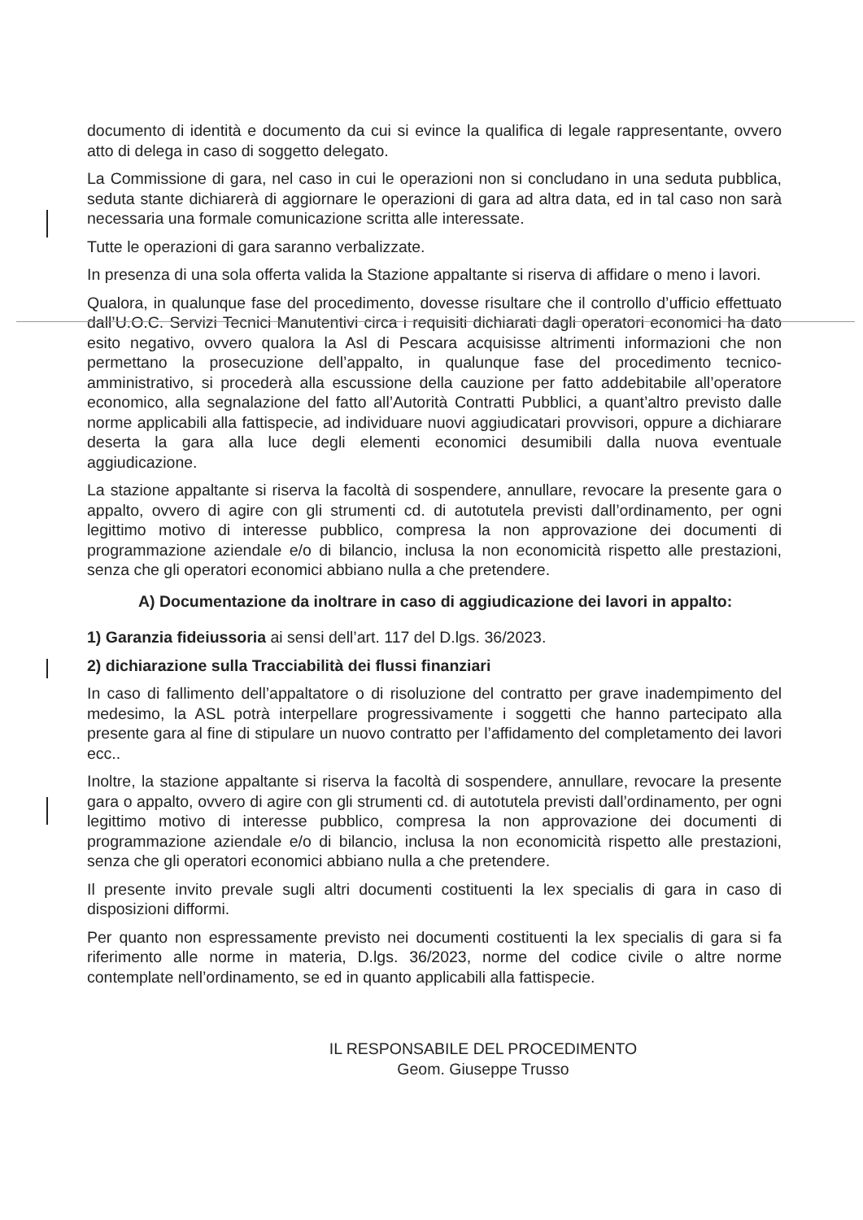documento di identità e documento da cui si evince la qualifica di legale rappresentante, ovvero atto di delega in caso di soggetto delegato.
La Commissione di gara, nel caso in cui le operazioni non si concludano in una seduta pubblica, seduta stante dichiarerà di aggiornare le operazioni di gara ad altra data, ed in tal caso non sarà necessaria una formale comunicazione scritta alle interessate.
Tutte le operazioni di gara saranno verbalizzate.
In presenza di una sola offerta valida la Stazione appaltante si riserva di affidare o meno i lavori.
Qualora, in qualunque fase del procedimento, dovesse risultare che il controllo d’ufficio effettuato dall’U.O.C. Servizi Tecnici Manutentivi circa i requisiti dichiarati dagli operatori economici ha dato esito negativo, ovvero qualora la Asl di Pescara acquisisse altrimenti informazioni che non permettano la prosecuzione dell’appalto, in qualunque fase del procedimento tecnico-amministrativo, si procederà alla escussione della cauzione per fatto addebitabile all’operatore economico, alla segnalazione del fatto all’Autorità Contratti Pubblici, a quant’altro previsto dalle norme applicabili alla fattispecie, ad individuare nuovi aggiudicatari provvisori, oppure a dichiarare deserta la gara alla luce degli elementi economici desumibili dalla nuova eventuale aggiudicazione.
La stazione appaltante si riserva la facoltà di sospendere, annullare, revocare la presente gara o appalto, ovvero di agire con gli strumenti cd. di autotutela previsti dall’ordinamento, per ogni legittimo motivo di interesse pubblico, compresa la non approvazione dei documenti di programmazione aziendale e/o di bilancio, inclusa la non economicità rispetto alle prestazioni, senza che gli operatori economici abbiano nulla a che pretendere.
A) Documentazione da inoltrare in caso di aggiudicazione dei lavori in appalto:
1) Garanzia fideiussoria ai sensi dell’art. 117 del D.lgs. 36/2023.
2) dichiarazione sulla Tracciabilità dei flussi finanziari
In caso di fallimento dell’appaltatore o di risoluzione del contratto per grave inadempimento del medesimo, la ASL potrà interpellare progressivamente i soggetti che hanno partecipato alla presente gara al fine di stipulare un nuovo contratto per l’affidamento del completamento dei lavori ecc..
Inoltre, la stazione appaltante si riserva la facoltà di sospendere, annullare, revocare la presente gara o appalto, ovvero di agire con gli strumenti cd. di autotutela previsti dall’ordinamento, per ogni legittimo motivo di interesse pubblico, compresa la non approvazione dei documenti di programmazione aziendale e/o di bilancio, inclusa la non economicità rispetto alle prestazioni, senza che gli operatori economici abbiano nulla a che pretendere.
Il presente invito prevale sugli altri documenti costituenti la lex specialis di gara in caso di disposizioni difformi.
Per quanto non espressamente previsto nei documenti costituenti la lex specialis di gara si fa riferimento alle norme in materia, D.lgs. 36/2023, norme del codice civile o altre norme contemplate nell’ordinamento, se ed in quanto applicabili alla fattispecie.
IL RESPONSABILE DEL PROCEDIMENTO
Geom. Giuseppe Trusso